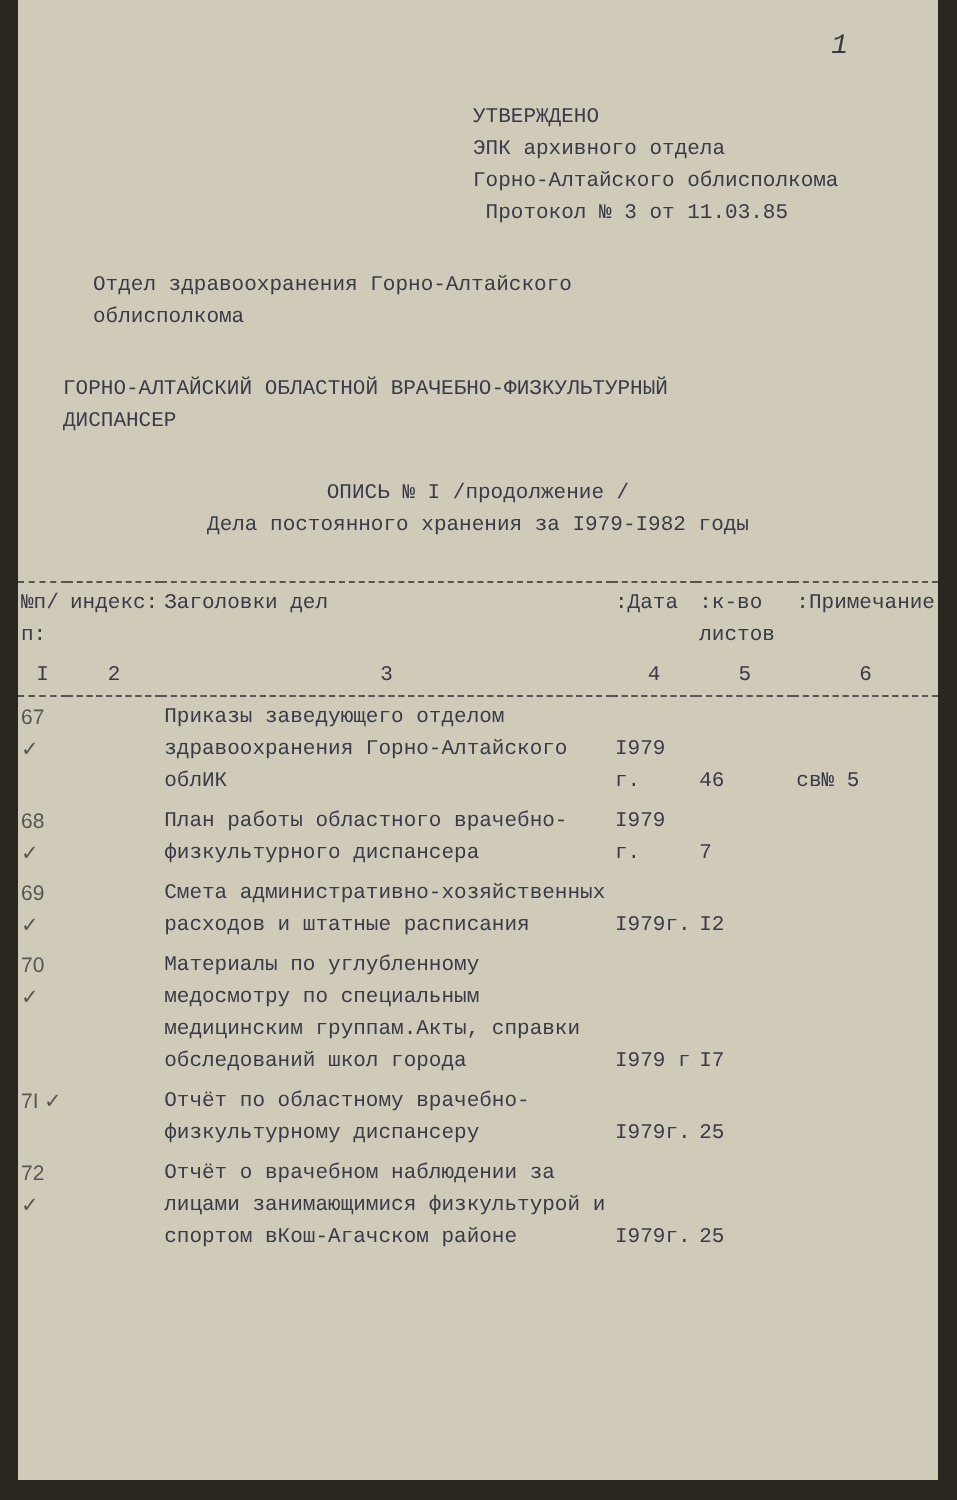1
УТВЕРЖДЕНО
ЭПК архивного отдела
Горно-Алтайского облисполкома
Протокол № 3 от 11.03.85
Отдел здравоохранения Горно-Алтайского
облисполкома
ГОРНО-АЛТАЙСКИЙ ОБЛАСТНОЙ ВРАЧЕБНО-ФИЗКУЛЬТУРНЫЙ
ДИСПАНСЕР
ОПИСЬ № I /продолжение /
Дела постоянного хранения за I979-I982 годы
| №п/п: | индекс: | Заголовки дел | :Дата | :к-во листов | :Примечание |
| --- | --- | --- | --- | --- | --- |
| I | 2 | 3 | 4 | 5 | 6 |
| 67 ✓ | | Приказы заведующего отделом здравоохранения Горно-Алтайского облИК | I979 г. | 46 | св№ 5 |
| 68 ✓ | | План работы областного врачебно-физкультурного диспансера | I979 г. | 7 | |
| 69 ✓ | | Смета административно-хозяйственных расходов и штатные расписания | I979г. | I2 | |
| 70 ✓ | | Материалы по углубленному медосмотру по специальным медицинским группам.Акты, справки обследований школ города | I979 г | I7 | |
| 7I ✓ | | Отчёт по областному врачебно-физкультурному диспансеру | I979г. | 25 | |
| 72 ✓ | | Отчёт о врачебном наблюдении за лицами занимающимися физкультурой и спортом вКош-Агачском районе | I979г. | 25 | |